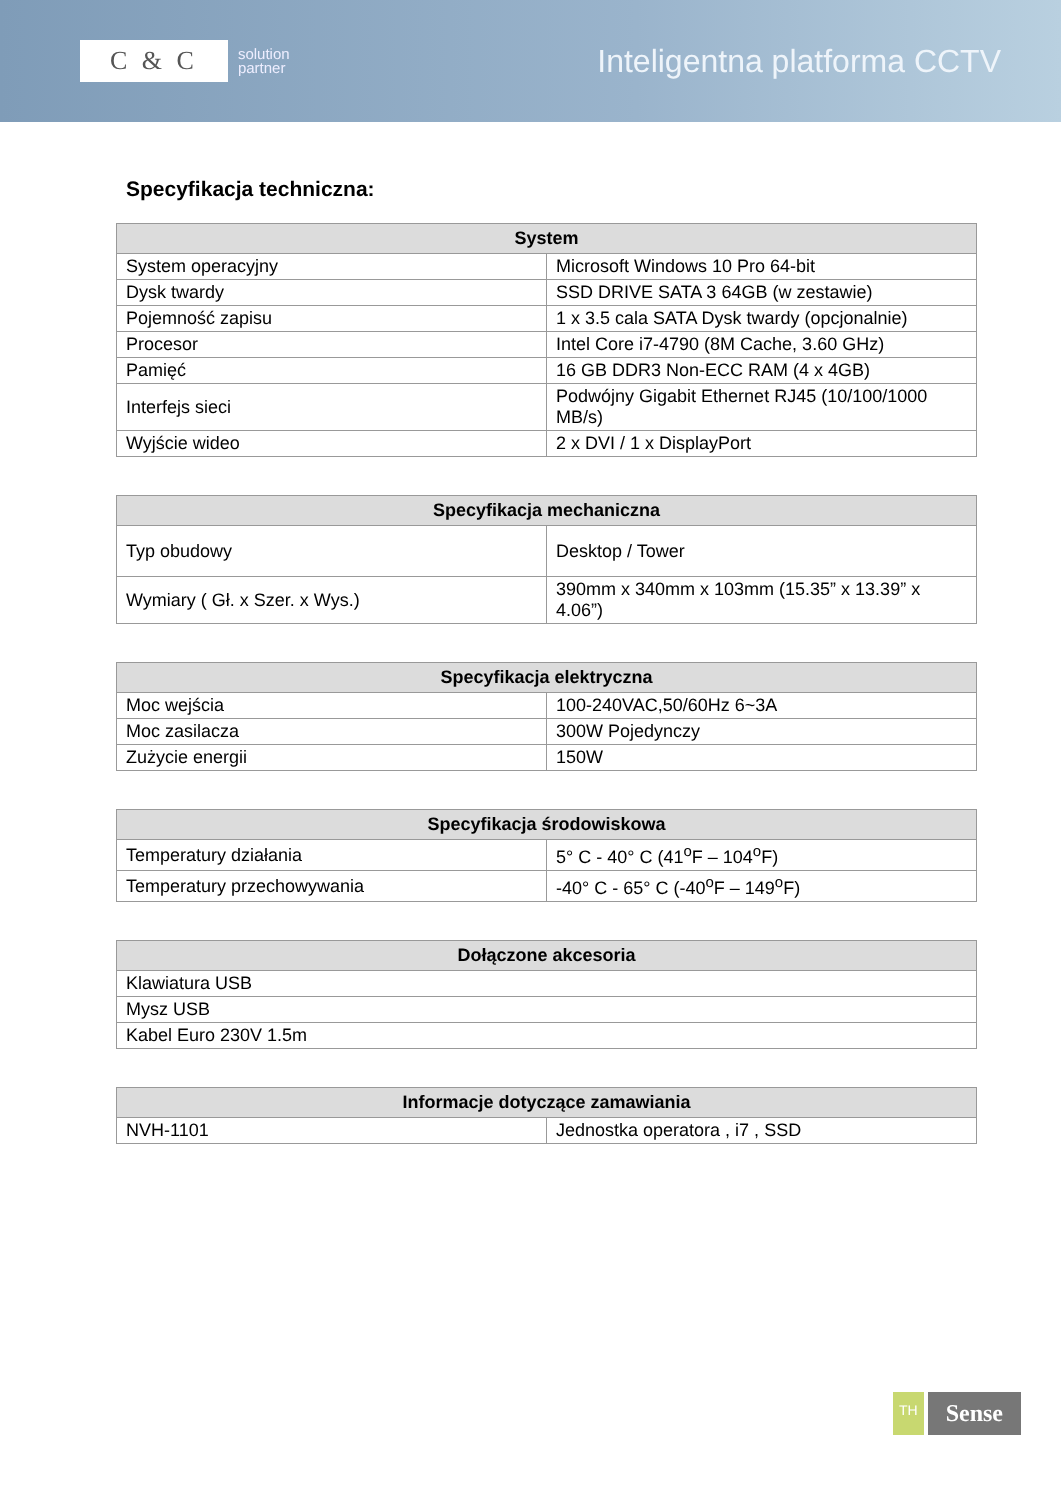C & C
solution
partner
Inteligentna platforma CCTV
Specyfikacja techniczna:
| System | |
| --- | --- |
| System operacyjny | Microsoft Windows 10 Pro 64-bit |
| Dysk twardy | SSD DRIVE SATA 3 64GB (w zestawie) |
| Pojemność zapisu | 1 x 3.5 cala SATA Dysk twardy (opcjonalnie) |
| Procesor | Intel Core i7-4790 (8M Cache, 3.60 GHz) |
| Pamięć | 16 GB DDR3 Non-ECC RAM (4 x 4GB) |
| Interfejs sieci | Podwójny Gigabit Ethernet RJ45 (10/100/1000 MB/s) |
| Wyjście wideo | 2 x DVI / 1 x DisplayPort |
| Specyfikacja mechaniczna | |
| --- | --- |
| Typ obudowy | Desktop / Tower |
| Wymiary ( Gł. x Szer. x Wys.) | 390mm x 340mm x 103mm (15.35” x 13.39” x 4.06”) |
| Specyfikacja elektryczna | |
| --- | --- |
| Moc wejścia | 100-240VAC,50/60Hz 6~3A |
| Moc zasilacza | 300W Pojedynczy |
| Zużycie energii | 150W |
| Specyfikacja środowiskowa | |
| --- | --- |
| Temperatury działania | 5° C - 40° C (41<sup>o</sup>F – 104<sup>o</sup>F) |
| Temperatury przechowywania | -40° C - 65° C (-40<sup>o</sup>F – 149<sup>o</sup>F) |
| Dołączone akcesoria |
| --- |
| Klawiatura USB |
| Mysz USB |
| Kabel Euro 230V 1.5m |
| Informacje dotyczące zamawiania | |
| --- | --- |
| NVH-1101 | Jednostka operatora , i7 , SSD |
TH
Sense